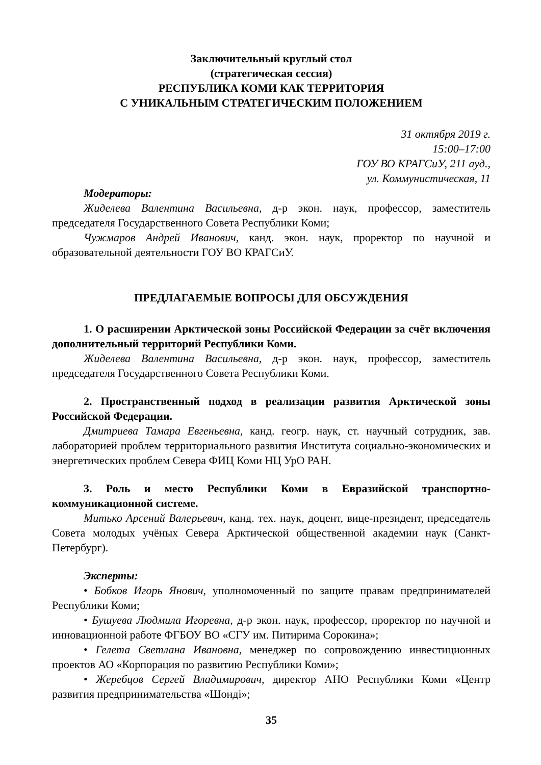Заключительный круглый стол
(стратегическая сессия)
РЕСПУБЛИКА КОМИ КАК ТЕРРИТОРИЯ
С УНИКАЛЬНЫМ СТРАТЕГИЧЕСКИМ ПОЛОЖЕНИЕМ
31 октября 2019 г.
15:00–17:00
ГОУ ВО КРАГСиУ, 211 ауд.,
ул. Коммунистическая, 11
Модераторы:
Жиделева Валентина Васильевна, д-р экон. наук, профессор, заместитель председателя Государственного Совета Республики Коми;
Чужмаров Андрей Иванович, канд. экон. наук, проректор по научной и образовательной деятельности ГОУ ВО КРАГСиУ.
ПРЕДЛАГАЕМЫЕ ВОПРОСЫ ДЛЯ ОБСУЖДЕНИЯ
1. О расширении Арктической зоны Российской Федерации за счёт включения дополнительный территорий Республики Коми.
Жиделева Валентина Васильевна, д-р экон. наук, профессор, заместитель председателя Государственного Совета Республики Коми.
2. Пространственный подход в реализации развития Арктической зоны Российской Федерации.
Дмитриева Тамара Евгеньевна, канд. геогр. наук, ст. научный сотрудник, зав. лабораторией проблем территориального развития Института социально-экономических и энергетических проблем Севера ФИЦ Коми НЦ УрО РАН.
3. Роль и место Республики Коми в Евразийской транспортно-коммуникационной системе.
Митько Арсений Валерьевич, канд. тех. наук, доцент, вице-президент, председатель Совета молодых учёных Севера Арктической общественной академии наук (Санкт-Петербург).
Эксперты:
• Бобков Игорь Янович, уполномоченный по защите правам предпринимателей Республики Коми;
• Бушуева Людмила Игоревна, д-р экон. наук, профессор, проректор по научной и инновационной работе ФГБОУ ВО «СГУ им. Питирима Сорокина»;
• Гелета Светлана Ивановна, менеджер по сопровождению инвестиционных проектов АО «Корпорация по развитию Республики Коми»;
• Жеребцов Сергей Владимирович, директор АНО Республики Коми «Центр развития предпринимательства «Шонді»;
35